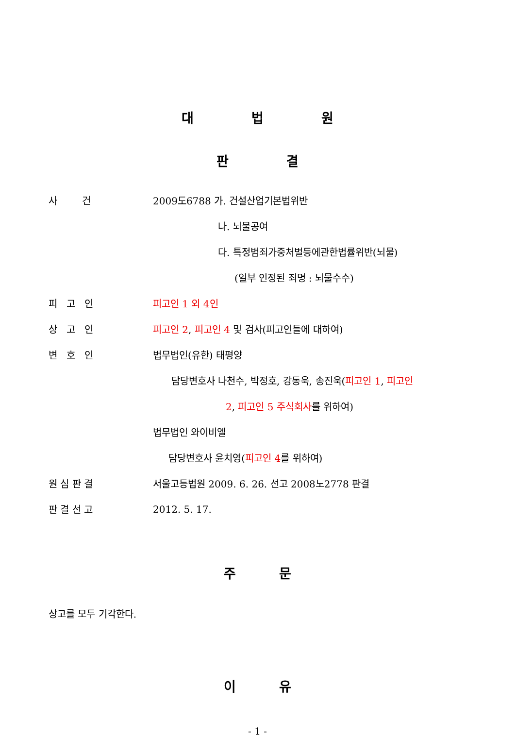대 법 원
판 결
사 건
2009도6788 가. 건설산업기본법위반
나. 뇌물공여
다. 특정범죄가중처벌등에관한법률위반(뇌물)
(일부 인정된 죄명 : 뇌물수수)
피 고 인
피고인 1 외 4인
상 고 인
피고인 2, 피고인 4 및 검사(피고인들에 대하여)
변 호 인
법무법인(유한) 태평양
담당변호사 나천수, 박정호, 강동욱, 송진욱(피고인 1, 피고인
2, 피고인 5 주식회사를 위하여)
법무법인 와이비엘
담당변호사 윤치영(피고인 4를 위하여)
원 심 판 결
서울고등법원 2009. 6. 26. 선고 2008노2778 판결
판 결 선 고
2012. 5. 17.
주 문
상고를 모두 기각한다.
이 유
- 1 -